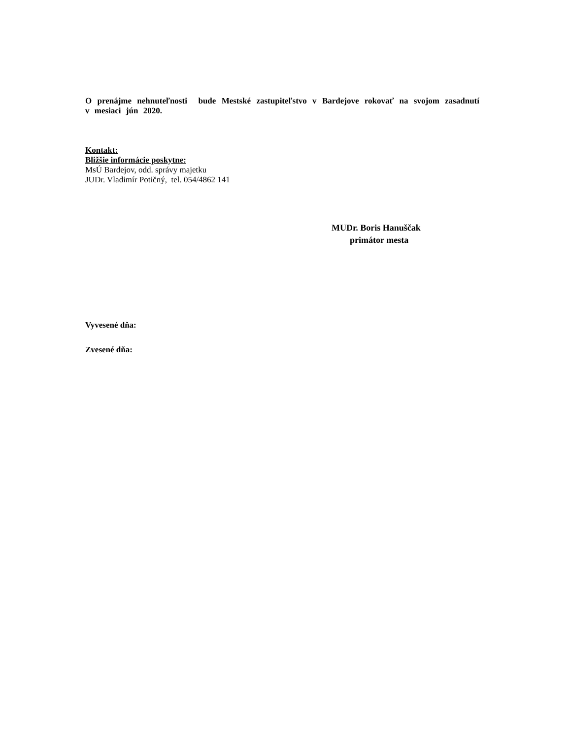O prenájme nehnuteľnosti bude Mestské zastupiteľstvo v Bardejove rokovať na svojom zasadnutí v mesiaci jún 2020.
Kontakt:
Bližšie informácie poskytne:
MsÚ Bardejov, odd. správy majetku
JUDr. Vladimír Potičný, tel. 054/4862 141
MUDr. Boris Hanuščak
primátor mesta
Vyvesené dňa:
Zvesené dňa: